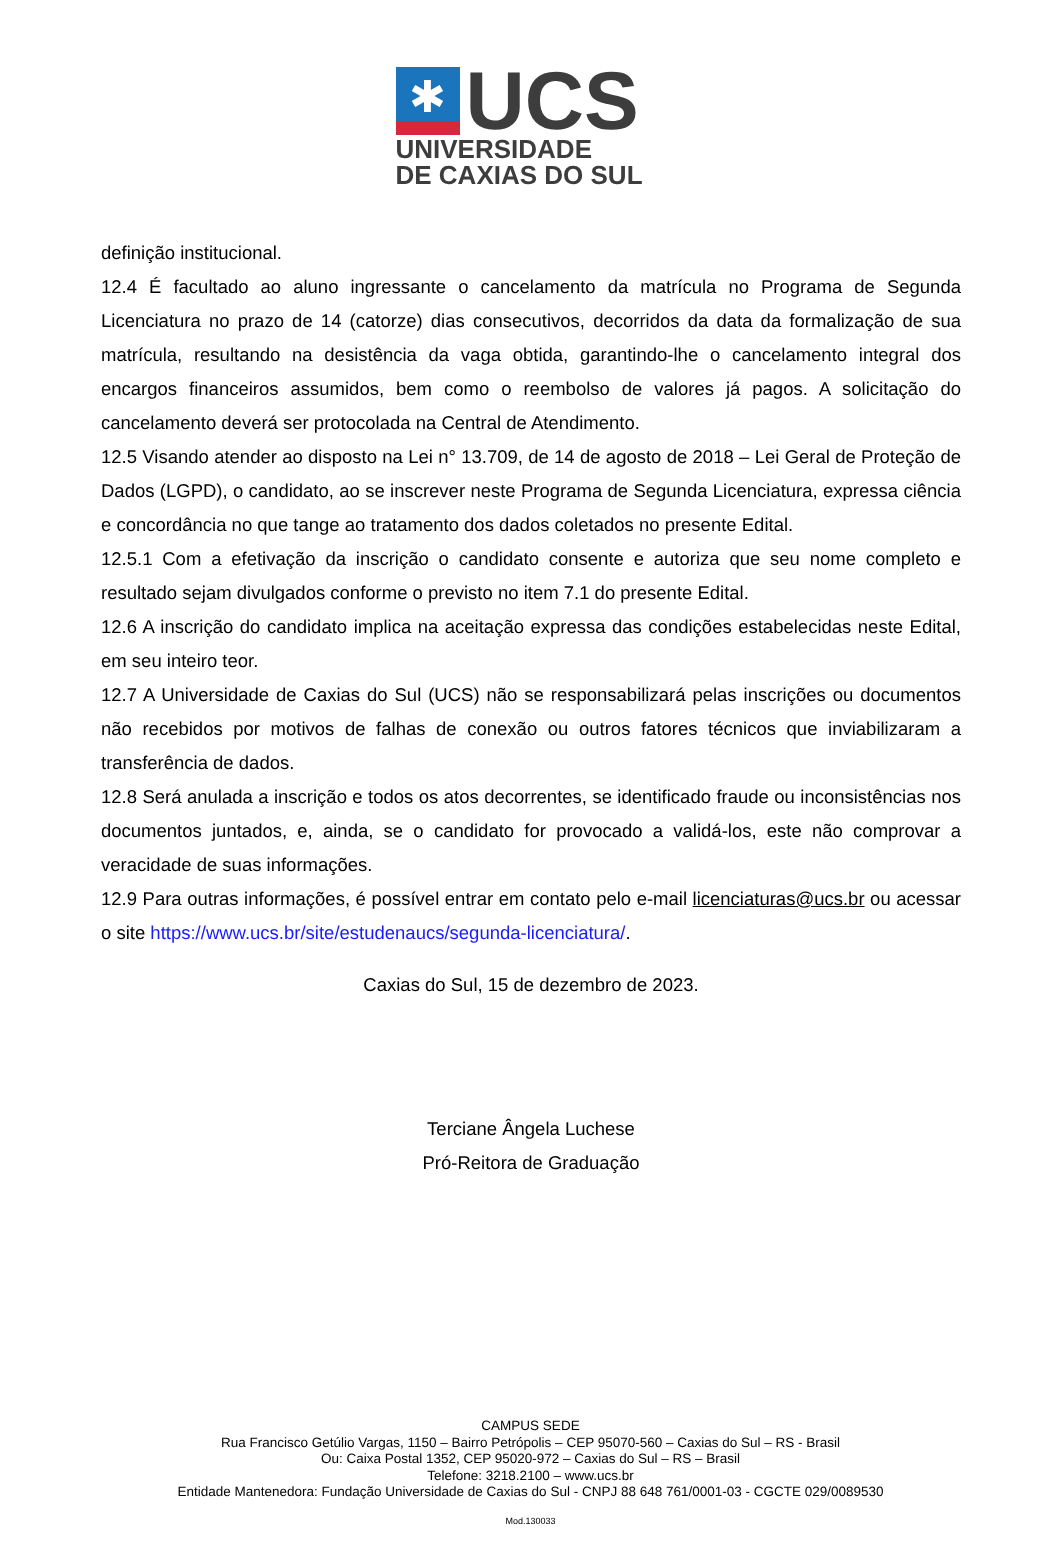✱
UCS
UNIVERSIDADE
DE CAXIAS DO SUL
definição institucional.
12.4 É facultado ao aluno ingressante o cancelamento da matrícula no Programa de Segunda Licenciatura no prazo de 14 (catorze) dias consecutivos, decorridos da data da formalização de sua matrícula, resultando na desistência da vaga obtida, garantindo-lhe o cancelamento integral dos encargos financeiros assumidos, bem como o reembolso de valores já pagos. A solicitação do cancelamento deverá ser protocolada na Central de Atendimento.
12.5 Visando atender ao disposto na Lei n° 13.709, de 14 de agosto de 2018 – Lei Geral de Proteção de Dados (LGPD), o candidato, ao se inscrever neste Programa de Segunda Licenciatura, expressa ciência e concordância no que tange ao tratamento dos dados coletados no presente Edital.
12.5.1 Com a efetivação da inscrição o candidato consente e autoriza que seu nome completo e resultado sejam divulgados conforme o previsto no item 7.1 do presente Edital.
12.6 A inscrição do candidato implica na aceitação expressa das condições estabelecidas neste Edital, em seu inteiro teor.
12.7 A Universidade de Caxias do Sul (UCS) não se responsabilizará pelas inscrições ou documentos não recebidos por motivos de falhas de conexão ou outros fatores técnicos que inviabilizaram a transferência de dados.
12.8 Será anulada a inscrição e todos os atos decorrentes, se identificado fraude ou inconsistências nos documentos juntados, e, ainda, se o candidato for provocado a validá-los, este não comprovar a veracidade de suas informações.
12.9 Para outras informações, é possível entrar em contato pelo e-mail licenciaturas@ucs.br ou acessar o site https://www.ucs.br/site/estudenaucs/segunda-licenciatura/.
Caxias do Sul, 15 de dezembro de 2023.
Terciane Ângela Luchese
Pró-Reitora de Graduação
CAMPUS SEDE
Rua Francisco Getúlio Vargas, 1150 – Bairro Petrópolis – CEP 95070-560 – Caxias do Sul – RS - Brasil
Ou: Caixa Postal 1352, CEP 95020-972 – Caxias do Sul – RS – Brasil
Telefone: 3218.2100 – www.ucs.br
Entidade Mantenedora: Fundação Universidade de Caxias do Sul - CNPJ 88 648 761/0001-03 - CGCTE 029/0089530
Mod.130033